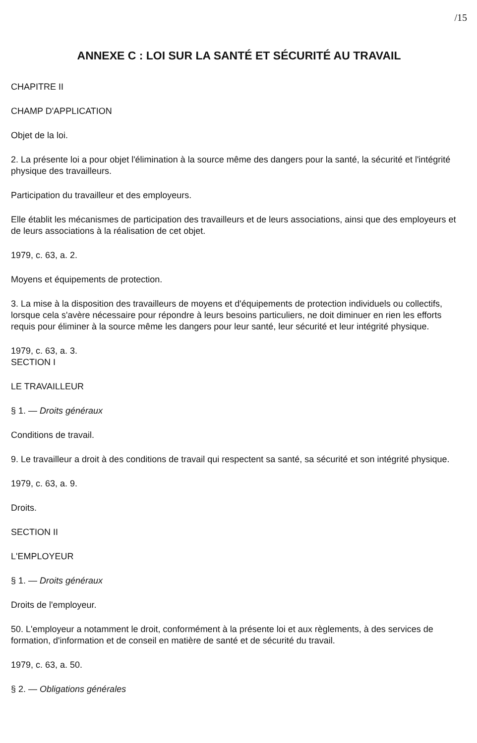/15
ANNEXE C : LOI SUR LA SANTÉ ET SÉCURITÉ AU TRAVAIL
CHAPITRE II
CHAMP D'APPLICATION
Objet de la loi.
2. La présente loi a pour objet l'élimination à la source même des dangers pour la santé, la sécurité et l'intégrité physique des travailleurs.
Participation du travailleur et des employeurs.
Elle établit les mécanismes de participation des travailleurs et de leurs associations, ainsi que des employeurs et de leurs associations à la réalisation de cet objet.
1979, c. 63, a. 2.
Moyens et équipements de protection.
3. La mise à la disposition des travailleurs de moyens et d'équipements de protection individuels ou collectifs, lorsque cela s'avère nécessaire pour répondre à leurs besoins particuliers, ne doit diminuer en rien les efforts requis pour éliminer à la source même les dangers pour leur santé, leur sécurité et leur intégrité physique.
1979, c. 63, a. 3.
SECTION I
LE TRAVAILLEUR
§ 1. — Droits généraux
Conditions de travail.
9. Le travailleur a droit à des conditions de travail qui respectent sa santé, sa sécurité et son intégrité physique.
1979, c. 63, a. 9.
Droits.
SECTION II
L'EMPLOYEUR
§ 1. — Droits généraux
Droits de l'employeur.
50. L'employeur a notamment le droit, conformément à la présente loi et aux règlements, à des services de formation, d'information et de conseil en matière de santé et de sécurité du travail.
1979, c. 63, a. 50.
§ 2. — Obligations générales